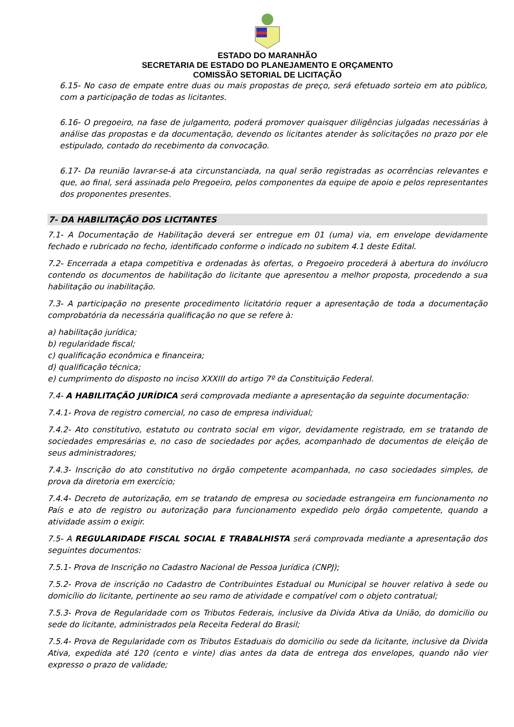ESTADO DO MARANHÃO
SECRETARIA DE ESTADO DO PLANEJAMENTO E ORÇAMENTO
COMISSÃO SETORIAL DE LICITAÇÃO
6.15- No caso de empate entre duas ou mais propostas de preço, será efetuado sorteio em ato público, com a participação de todas as licitantes.
6.16- O pregoeiro, na fase de julgamento, poderá promover quaisquer diligências julgadas necessárias à análise das propostas e da documentação, devendo os licitantes atender às solicitações no prazo por ele estipulado, contado do recebimento da convocação.
6.17- Da reunião lavrar-se-á ata circunstanciada, na qual serão registradas as ocorrências relevantes e que, ao final, será assinada pelo Pregoeiro, pelos componentes da equipe de apoio e pelos representantes dos proponentes presentes.
7- DA HABILITAÇÃO DOS LICITANTES
7.1- A Documentação de Habilitação deverá ser entregue em 01 (uma) via, em envelope devidamente fechado e rubricado no fecho, identificado conforme o indicado no subitem 4.1 deste Edital.
7.2- Encerrada a etapa competitiva e ordenadas às ofertas, o Pregoeiro procederá à abertura do invólucro contendo os documentos de habilitação do licitante que apresentou a melhor proposta, procedendo a sua habilitação ou inabilitação.
7.3- A participação no presente procedimento licitatório requer a apresentação de toda a documentação comprobatória da necessária qualificação no que se refere à:
a) habilitação jurídica;
b) regularidade fiscal;
c) qualificação econômica e financeira;
d) qualificação técnica;
e) cumprimento do disposto no inciso XXXIII do artigo 7º da Constituição Federal.
7.4- A HABILITAÇÃO JURÍDICA será comprovada mediante a apresentação da seguinte documentação:
7.4.1- Prova de registro comercial, no caso de empresa individual;
7.4.2- Ato constitutivo, estatuto ou contrato social em vigor, devidamente registrado, em se tratando de sociedades empresárias e, no caso de sociedades por ações, acompanhado de documentos de eleição de seus administradores;
7.4.3- Inscrição do ato constitutivo no órgão competente acompanhada, no caso sociedades simples, de prova da diretoria em exercício;
7.4.4- Decreto de autorização, em se tratando de empresa ou sociedade estrangeira em funcionamento no País e ato de registro ou autorização para funcionamento expedido pelo órgão competente, quando a atividade assim o exigir.
7.5- A REGULARIDADE FISCAL SOCIAL E TRABALHISTA será comprovada mediante a apresentação dos seguintes documentos:
7.5.1- Prova de Inscrição no Cadastro Nacional de Pessoa Jurídica (CNPJ);
7.5.2- Prova de inscrição no Cadastro de Contribuintes Estadual ou Municipal se houver relativo à sede ou domicílio do licitante, pertinente ao seu ramo de atividade e compatível com o objeto contratual;
7.5.3- Prova de Regularidade com os Tributos Federais, inclusive da Divida Ativa da União, do domicilio ou sede do licitante, administrados pela Receita Federal do Brasil;
7.5.4- Prova de Regularidade com os Tributos Estaduais do domicilio ou sede da licitante, inclusive da Divida Ativa, expedida até 120 (cento e vinte) dias antes da data de entrega dos envelopes, quando não vier expresso o prazo de validade;